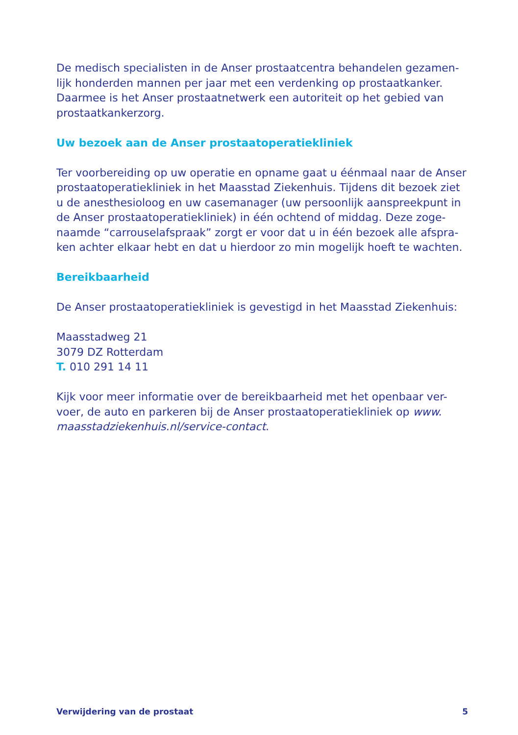De medisch specialisten in de Anser prostaatcentra behandelen gezamen-lijk honderden mannen per jaar met een verdenking op prostaatkanker. Daarmee is het Anser prostaatnetwerk een autoriteit op het gebied van prostaatkankerzorg.
Uw bezoek aan de Anser prostaatoperatiekliniek
Ter voorbereiding op uw operatie en opname gaat u éénmaal naar de Anser prostaatoperatiekliniek in het Maasstad Ziekenhuis. Tijdens dit bezoek ziet u de anesthesioloog en uw casemanager (uw persoonlijk aanspreekpunt in de Anser prostaatoperatiekliniek) in één ochtend of middag. Deze zoge-naamde “carrouselafspraak” zorgt er voor dat u in één bezoek alle afspra-ken achter elkaar hebt en dat u hierdoor zo min mogelijk hoeft te wachten.
Bereikbaarheid
De Anser prostaatoperatiekliniek is gevestigd in het Maasstad Ziekenhuis:
Maasstadweg 21
3079 DZ Rotterdam
T. 010 291 14 11
Kijk voor meer informatie over de bereikbaarheid met het openbaar ver-voer, de auto en parkeren bij de Anser prostaatoperatiekliniek op www. maasstadziekenhuis.nl/service-contact.
Verwijdering van de prostaat 5